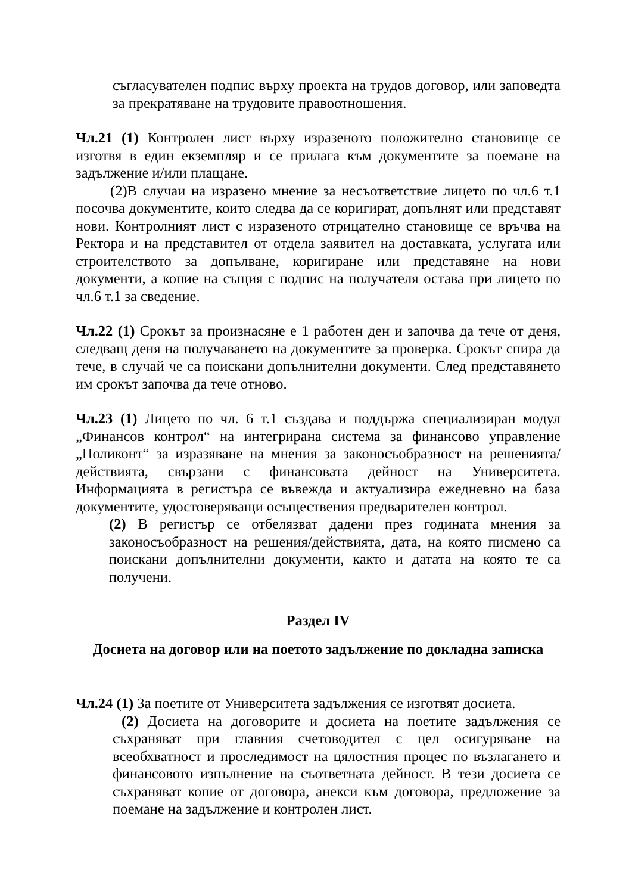съгласувателен подпис върху проекта на трудов договор, или заповедта за прекратяване на трудовите правоотношения.
Чл.21 (1) Контролен лист върху изразеното положително становище се изготвя в един екземпляр и се прилага към документите за поемане на задължение и/или плащане.
(2)В случаи на изразено мнение за несъответствие лицето по чл.6 т.1 посочва документите, които следва да се коригират, допълнят или представят нови. Контролният лист с изразеното отрицателно становище се връчва на Ректора и на представител от отдела заявител на доставката, услугата или строителството за допълване, коригиране или представяне на нови документи, а копие на същия с подпис на получателя остава при лицето по чл.6 т.1 за сведение.
Чл.22 (1) Срокът за произнасяне е 1 работен ден и започва да тече от деня, следващ деня на получаването на документите за проверка. Срокът спира да тече, в случай че са поискани допълнителни документи. След представянето им срокът започва да тече отново.
Чл.23 (1) Лицето по чл. 6 т.1 създава и поддържа специализиран модул „Финансов контрол“ на интегрирана система за финансово управление „Поликонт“ за изразяване на мнения за законосъобразност на решенията/действията, свързани с финансовата дейност на Университета. Информацията в регистъра се въвежда и актуализира ежедневно на база документите, удостоверяващи осъществения предварителен контрол.
(2) В регистър се отбелязват дадени през годината мнения за законосъобразност на решения/действията, дата, на която писмено са поискани допълнителни документи, както и датата на която те са получени.
Раздел IV
Досиета на договор или на поетото задължение по докладна записка
Чл.24 (1) За поетите от Университета задължения се изготвят досиета.
(2) Досиета на договорите и досиета на поетите задължения се съхраняват при главния счетоводител с цел осигуряване на всеобхватност и проследимост на цялостния процес по възлагането и финансовото изпълнение на съответната дейност. В тези досиета се съхраняват копие от договора, анекси към договора, предложение за поемане на задължение и контролен лист.